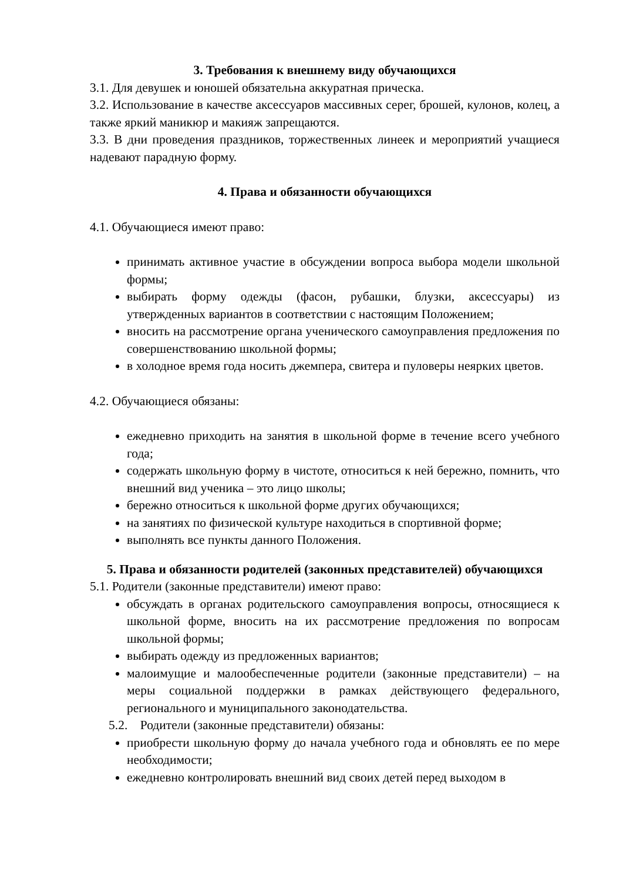3. Требования к внешнему виду обучающихся
3.1. Для девушек и юношей обязательна аккуратная прическа.
3.2. Использование в качестве аксессуаров массивных серег, брошей, кулонов, колец, а также яркий маникюр и макияж запрещаются.
3.3. В дни проведения праздников, торжественных линеек и мероприятий учащиеся надевают парадную форму.
4. Права и обязанности обучающихся
4.1. Обучающиеся имеют право:
принимать активное участие в обсуждении вопроса выбора модели школьной формы;
выбирать форму одежды (фасон, рубашки, блузки, аксессуары) из утвержденных вариантов в соответствии с настоящим Положением;
вносить на рассмотрение органа ученического самоуправления предложения по совершенствованию школьной формы;
в холодное время года носить джемпера, свитера и пуловеры неярких цветов.
4.2. Обучающиеся обязаны:
ежедневно приходить на занятия в школьной форме в течение всего учебного года;
содержать школьную форму в чистоте, относиться к ней бережно, помнить, что внешний вид ученика – это лицо школы;
бережно относиться к школьной форме других обучающихся;
на занятиях по физической культуре находиться в спортивной форме;
выполнять все пункты данного Положения.
5. Права и обязанности родителей (законных представителей) обучающихся
5.1. Родители (законные представители) имеют право:
обсуждать в органах родительского самоуправления вопросы, относящиеся к школьной форме, вносить на их рассмотрение предложения по вопросам школьной формы;
выбирать одежду из предложенных вариантов;
малоимущие и малообеспеченные родители (законные представители) – на меры социальной поддержки в рамках действующего федерального, регионального и муниципального законодательства.
5.2. Родители (законные представители) обязаны:
приобрести школьную форму до начала учебного года и обновлять ее по мере необходимости;
ежедневно контролировать внешний вид своих детей перед выходом в